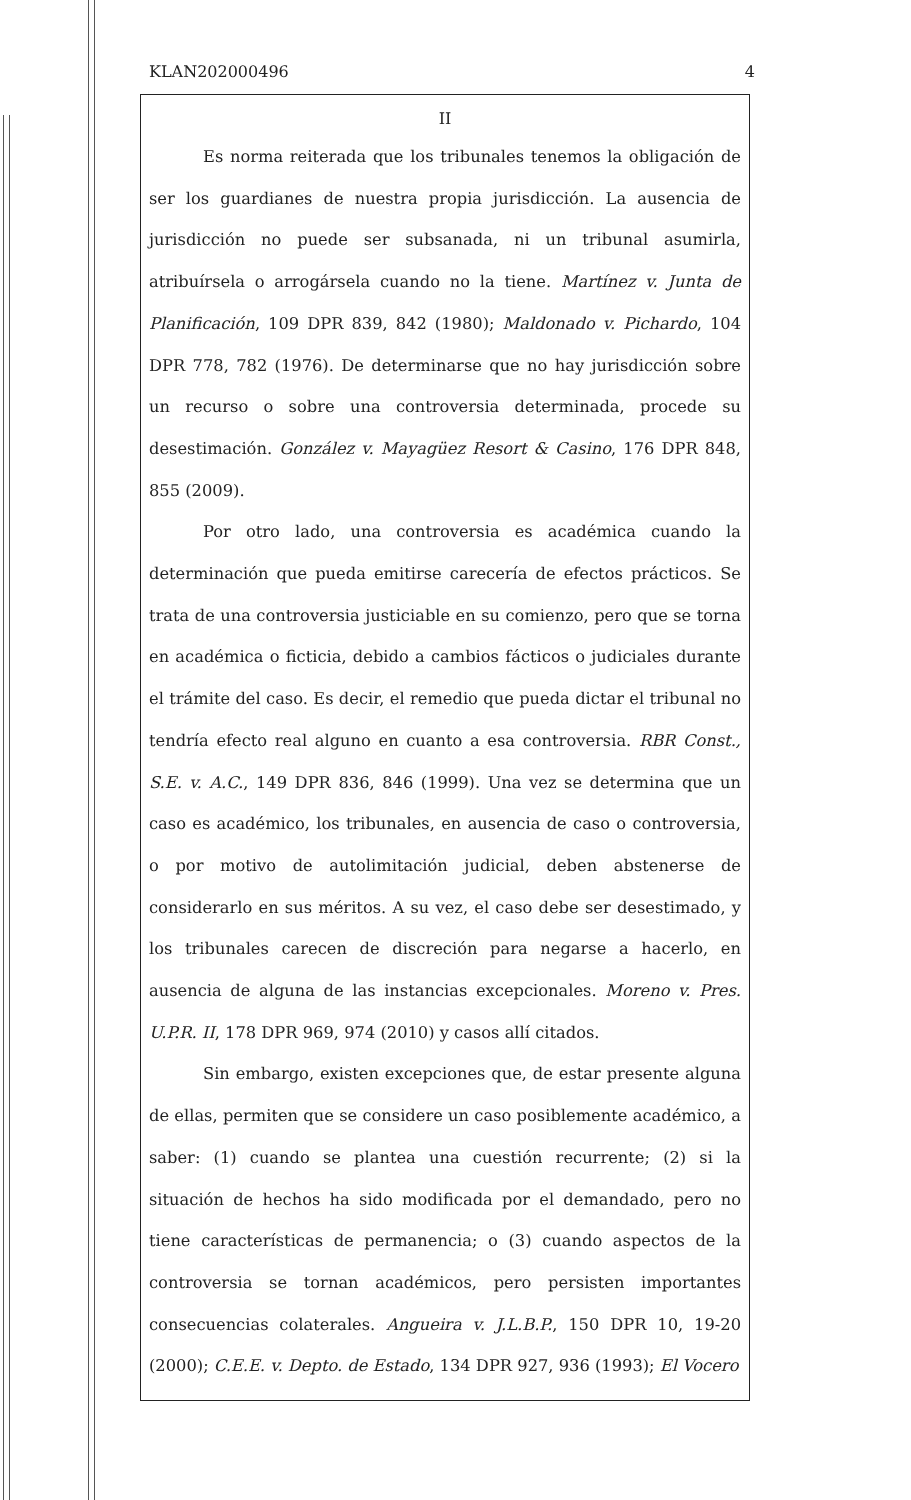KLAN202000496 4
II
Es norma reiterada que los tribunales tenemos la obligación de ser los guardianes de nuestra propia jurisdicción. La ausencia de jurisdicción no puede ser subsanada, ni un tribunal asumirla, atribuírsela o arrogársela cuando no la tiene. Martínez v. Junta de Planificación, 109 DPR 839, 842 (1980); Maldonado v. Pichardo, 104 DPR 778, 782 (1976). De determinarse que no hay jurisdicción sobre un recurso o sobre una controversia determinada, procede su desestimación. González v. Mayagüez Resort & Casino, 176 DPR 848, 855 (2009).
Por otro lado, una controversia es académica cuando la determinación que pueda emitirse carecería de efectos prácticos. Se trata de una controversia justiciable en su comienzo, pero que se torna en académica o ficticia, debido a cambios fácticos o judiciales durante el trámite del caso. Es decir, el remedio que pueda dictar el tribunal no tendría efecto real alguno en cuanto a esa controversia. RBR Const., S.E. v. A.C., 149 DPR 836, 846 (1999). Una vez se determina que un caso es académico, los tribunales, en ausencia de caso o controversia, o por motivo de autolimitación judicial, deben abstenerse de considerarlo en sus méritos. A su vez, el caso debe ser desestimado, y los tribunales carecen de discreción para negarse a hacerlo, en ausencia de alguna de las instancias excepcionales. Moreno v. Pres. U.P.R. II, 178 DPR 969, 974 (2010) y casos allí citados.
Sin embargo, existen excepciones que, de estar presente alguna de ellas, permiten que se considere un caso posiblemente académico, a saber: (1) cuando se plantea una cuestión recurrente; (2) si la situación de hechos ha sido modificada por el demandado, pero no tiene características de permanencia; o (3) cuando aspectos de la controversia se tornan académicos, pero persisten importantes consecuencias colaterales. Angueira v. J.L.B.P., 150 DPR 10, 19-20 (2000); C.E.E. v. Depto. de Estado, 134 DPR 927, 936 (1993); El Vocero